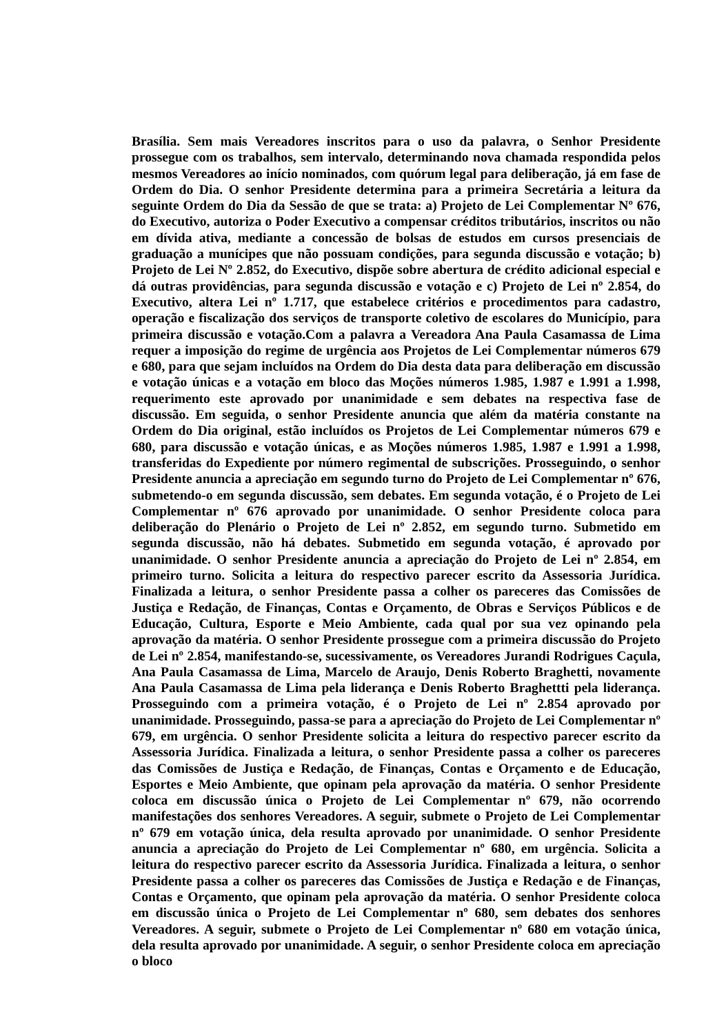Brasília. Sem mais Vereadores inscritos para o uso da palavra, o Senhor Presidente prossegue com os trabalhos, sem intervalo, determinando nova chamada respondida pelos mesmos Vereadores ao início nominados, com quórum legal para deliberação, já em fase de Ordem do Dia. O senhor Presidente determina para a primeira Secretária a leitura da seguinte Ordem do Dia da Sessão de que se trata: a) Projeto de Lei Complementar Nº 676, do Executivo, autoriza o Poder Executivo a compensar créditos tributários, inscritos ou não em dívida ativa, mediante a concessão de bolsas de estudos em cursos presenciais de graduação a munícipes que não possuam condições, para segunda discussão e votação; b) Projeto de Lei Nº 2.852, do Executivo, dispõe sobre abertura de crédito adicional especial e dá outras providências, para segunda discussão e votação e c) Projeto de Lei nº 2.854, do Executivo, altera Lei nº 1.717, que estabelece critérios e procedimentos para cadastro, operação e fiscalização dos serviços de transporte coletivo de escolares do Município, para primeira discussão e votação.Com a palavra a Vereadora Ana Paula Casamassa de Lima requer a imposição do regime de urgência aos Projetos de Lei Complementar números 679 e 680, para que sejam incluídos na Ordem do Dia desta data para deliberação em discussão e votação únicas e a votação em bloco das Moções números 1.985, 1.987 e 1.991 a 1.998, requerimento este aprovado por unanimidade e sem debates na respectiva fase de discussão. Em seguida, o senhor Presidente anuncia que além da matéria constante na Ordem do Dia original, estão incluídos os Projetos de Lei Complementar números 679 e 680, para discussão e votação únicas, e as Moções números 1.985, 1.987 e 1.991 a 1.998, transferidas do Expediente por número regimental de subscrições. Prosseguindo, o senhor Presidente anuncia a apreciação em segundo turno do Projeto de Lei Complementar nº 676, submetendo-o em segunda discussão, sem debates. Em segunda votação, é o Projeto de Lei Complementar nº 676 aprovado por unanimidade. O senhor Presidente coloca para deliberação do Plenário o Projeto de Lei nº 2.852, em segundo turno. Submetido em segunda discussão, não há debates. Submetido em segunda votação, é aprovado por unanimidade. O senhor Presidente anuncia a apreciação do Projeto de Lei nº 2.854, em primeiro turno. Solicita a leitura do respectivo parecer escrito da Assessoria Jurídica. Finalizada a leitura, o senhor Presidente passa a colher os pareceres das Comissões de Justiça e Redação, de Finanças, Contas e Orçamento, de Obras e Serviços Públicos e de Educação, Cultura, Esporte e Meio Ambiente, cada qual por sua vez opinando pela aprovação da matéria. O senhor Presidente prossegue com a primeira discussão do Projeto de Lei nº 2.854, manifestando-se, sucessivamente, os Vereadores Jurandi Rodrigues Caçula, Ana Paula Casamassa de Lima, Marcelo de Araujo, Denis Roberto Braghetti, novamente Ana Paula Casamassa de Lima pela liderança e Denis Roberto Braghettti pela liderança. Prosseguindo com a primeira votação, é o Projeto de Lei nº 2.854 aprovado por unanimidade. Prosseguindo, passa-se para a apreciação do Projeto de Lei Complementar nº 679, em urgência. O senhor Presidente solicita a leitura do respectivo parecer escrito da Assessoria Jurídica. Finalizada a leitura, o senhor Presidente passa a colher os pareceres das Comissões de Justiça e Redação, de Finanças, Contas e Orçamento e de Educação, Esportes e Meio Ambiente, que opinam pela aprovação da matéria. O senhor Presidente coloca em discussão única o Projeto de Lei Complementar nº 679, não ocorrendo manifestações dos senhores Vereadores. A seguir, submete o Projeto de Lei Complementar nº 679 em votação única, dela resulta aprovado por unanimidade. O senhor Presidente anuncia a apreciação do Projeto de Lei Complementar nº 680, em urgência. Solicita a leitura do respectivo parecer escrito da Assessoria Jurídica. Finalizada a leitura, o senhor Presidente passa a colher os pareceres das Comissões de Justiça e Redação e de Finanças, Contas e Orçamento, que opinam pela aprovação da matéria. O senhor Presidente coloca em discussão única o Projeto de Lei Complementar nº 680, sem debates dos senhores Vereadores. A seguir, submete o Projeto de Lei Complementar nº 680 em votação única, dela resulta aprovado por unanimidade. A seguir, o senhor Presidente coloca em apreciação o bloco